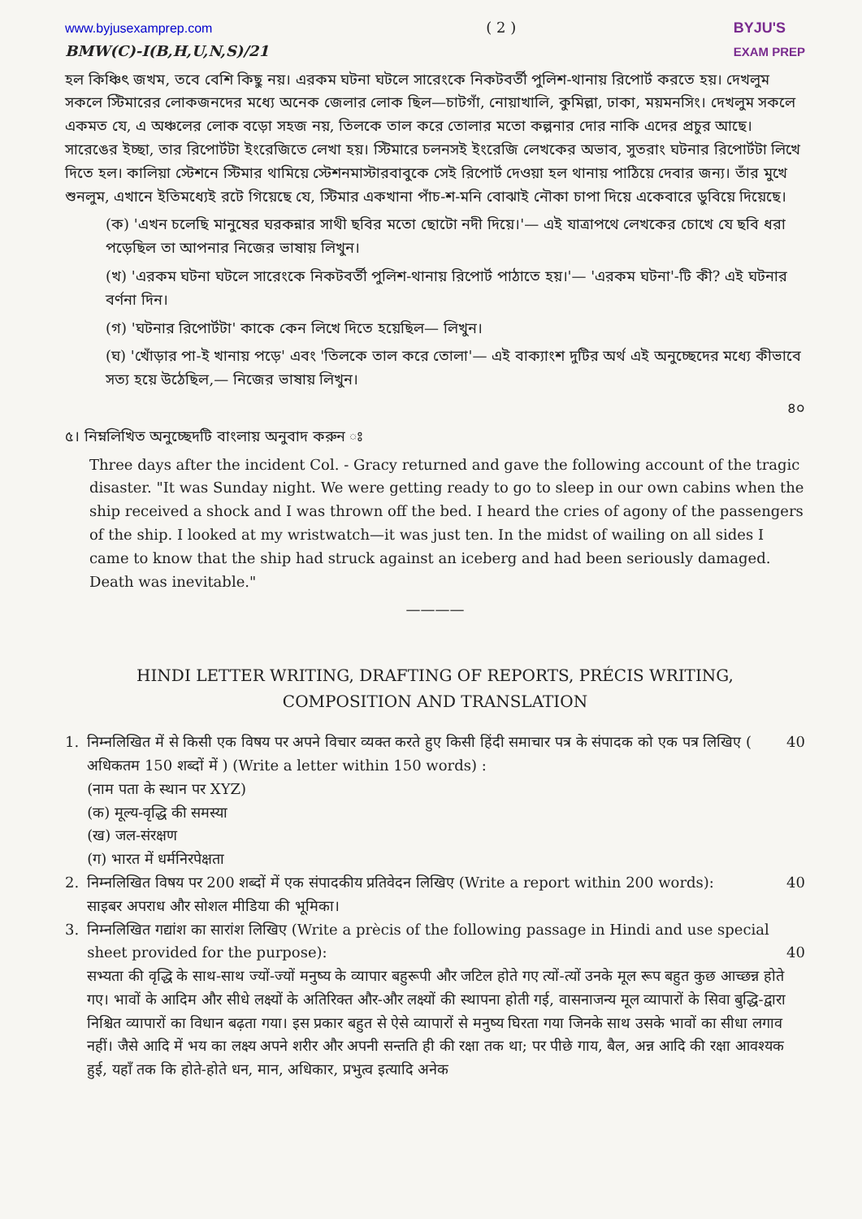www.byjusexamprep.com
BMW(C)-I(B,H,U,N,S)/21
( 2 ) BYJU'S
EXAM PREP
হল কিঞ্চিৎ জখম, তবে বেশি কিছু নয়। এরকম ঘটনা ঘটলে সারেংকে নিকটবর্তী পুলিশ-থানায় রিপোর্ট করতে হয়। দেখলুম সকলে স্টিমারের লোকজনদের মধ্যে অনেক জেলার লোক ছিল—চাটগাঁ, নোয়াখালি, কুমিল্লা, ঢাকা, ময়মনসিং। দেখলুম সকলে একমত যে, এ অঞ্চলের লোক বড়ো সহজ নয়, তিলকে তাল করে তোলার মতো কল্পনার দোর নাকি এদের প্রচুর আছে। সারেঙের ইচ্ছা, তার রিপোর্টটা ইংরেজিতে লেখা হয়। স্টিমারে চলনসই ইংরেজি লেখকের অভাব, সুতরাং ঘটনার রিপোর্টটা লিখে দিতে হল। কালিয়া স্টেশনে স্টিমার থামিয়ে স্টেশনমাস্টারবাবুকে সেই রিপোর্ট দেওয়া হল থানায় পাঠিয়ে দেবার জন্য। তাঁর মুখে শুনলুম, এখানে ইতিমধ্যেই রটে গিয়েছে যে, স্টিমার একখানা পাঁচ-শ-মনি বোঝাই নৌকা চাপা দিয়ে একেবারে ডুবিয়ে দিয়েছে।
(ক) 'এখন চলেছি মানুষের ঘরকন্নার সাথী ছবির মতো ছোটো নদী দিয়ে।'— এই যাত্রাপথে লেখকের চোখে যে ছবি ধরা পড়েছিল তা আপনার নিজের ভাষায় লিখুন।
(খ) 'এরকম ঘটনা ঘটলে সারেংকে নিকটবর্তী পুলিশ-থানায় রিপোর্ট পাঠাতে হয়।'— 'এরকম ঘটনা'-টি কী? এই ঘটনার বর্ণনা দিন।
(গ) 'ঘটনার রিপোর্টটা' কাকে কেন লিখে দিতে হয়েছিল— লিখুন।
(ঘ) 'খোঁড়ার পা-ই খানায় পড়ে' এবং 'তিলকে তাল করে তোলা'— এই বাক্যাংশ দুটির অর্থ এই অনুচ্ছেদের মধ্যে কীভাবে সত্য হয়ে উঠেছিল,— নিজের ভাষায় লিখুন।
৪০
৫। নিম্নলিখিত অনুচ্ছেদটি বাংলায় অনুবাদ করুন ঃ
Three days after the incident Col. - Gracy returned and gave the following account of the tragic disaster. "It was Sunday night. We were getting ready to go to sleep in our own cabins when the ship received a shock and I was thrown off the bed. I heard the cries of agony of the passengers of the ship. I looked at my wristwatch—it was just ten. In the midst of wailing on all sides I came to know that the ship had struck against an iceberg and had been seriously damaged. Death was inevitable."
————
HINDI LETTER WRITING, DRAFTING OF REPORTS, PRÉCIS WRITING,
COMPOSITION AND TRANSLATION
1. निम्नलिखित में से किसी एक विषय पर अपने विचार व्यक्त करते हुए किसी हिंदी समाचार पत्र के संपादक को एक पत्र लिखिए ( अधिकतम 150 शब्दों में ) (Write a letter within 150 words) :
(नाम पता के स्थान पर XYZ)
(क) मूल्य-वृद्धि की समस्या
(ख) जल-संरक्षण
(ग) भारत में धर्मनिरपेक्षता
40
2. निम्नलिखित विषय पर 200 शब्दों में एक संपादकीय प्रतिवेदन लिखिए (Write a report within 200 words):
साइबर अपराध और सोशल मीडिया की भूमिका।
40
3. निम्नलिखित गद्यांश का सारांश लिखिए (Write a prècis of the following passage in Hindi and use special sheet provided for the purpose): 40
सभ्यता की वृद्धि के साथ-साथ ज्यों-ज्यों मनुष्य के व्यापार बहुरूपी और जटिल होते गए त्यों-त्यों उनके मूल रूप बहुत कुछ आच्छन्न होते गए। भावों के आदिम और सीधे लक्ष्यों के अतिरिक्त और-और लक्ष्यों की स्थापना होती गई, वासनाजन्य मूल व्यापारों के सिवा बुद्धि-द्वारा निश्चित व्यापारों का विधान बढ़ता गया। इस प्रकार बहुत से ऐसे व्यापारों से मनुष्य घिरता गया जिनके साथ उसके भावों का सीधा लगाव नहीं। जैसे आदि में भय का लक्ष्य अपने शरीर और अपनी सन्तति ही की रक्षा तक था; पर पीछे गाय, बैल, अन्न आदि की रक्षा आवश्यक हुई, यहाँ तक कि होते-होते धन, मान, अधिकार, प्रभुत्व इत्यादि अनेक